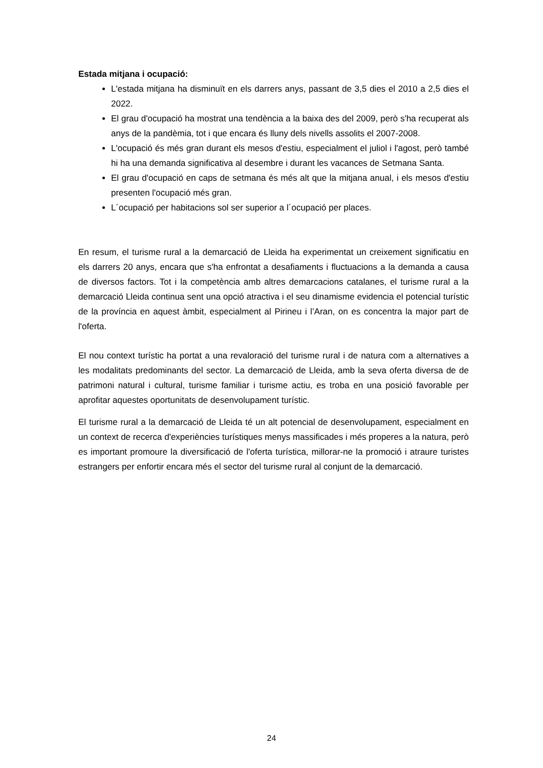Estada mitjana i ocupació:
L'estada mitjana ha disminuït en els darrers anys, passant de 3,5 dies el 2010 a 2,5 dies el 2022.
El grau d'ocupació ha mostrat una tendència a la baixa des del 2009, però s'ha recuperat als anys de la pandèmia, tot i que encara és lluny dels nivells assolits el 2007-2008.
L'ocupació és més gran durant els mesos d'estiu, especialment el juliol i l'agost, però també hi ha una demanda significativa al desembre i durant les vacances de Setmana Santa.
El grau d'ocupació en caps de setmana és més alt que la mitjana anual, i els mesos d'estiu presenten l'ocupació més gran.
L´ocupació per habitacions sol ser superior a l´ocupació per places.
En resum, el turisme rural a la demarcació de Lleida ha experimentat un creixement significatiu en els darrers 20 anys, encara que s'ha enfrontat a desafiaments i fluctuacions a la demanda a causa de diversos factors. Tot i la competència amb altres demarcacions catalanes, el turisme rural a la demarcació Lleida continua sent una opció atractiva i el seu dinamisme evidencia el potencial turístic de la província en aquest àmbit, especialment al Pirineu i l’Aran, on es concentra la major part de l'oferta.
El nou context turístic ha portat a una revaloració del turisme rural i de natura com a alternatives a les modalitats predominants del sector. La demarcació de Lleida, amb la seva oferta diversa de de patrimoni natural i cultural, turisme familiar i turisme actiu, es troba en una posició favorable per aprofitar aquestes oportunitats de desenvolupament turístic.
El turisme rural a la demarcació de Lleida té un alt potencial de desenvolupament, especialment en un context de recerca d'experiències turístiques menys massificades i més properes a la natura, però es important promoure la diversificació de l'oferta turística, millorar-ne la promoció i atraure turistes estrangers per enfortir encara més el sector del turisme rural al conjunt de la demarcació.
24